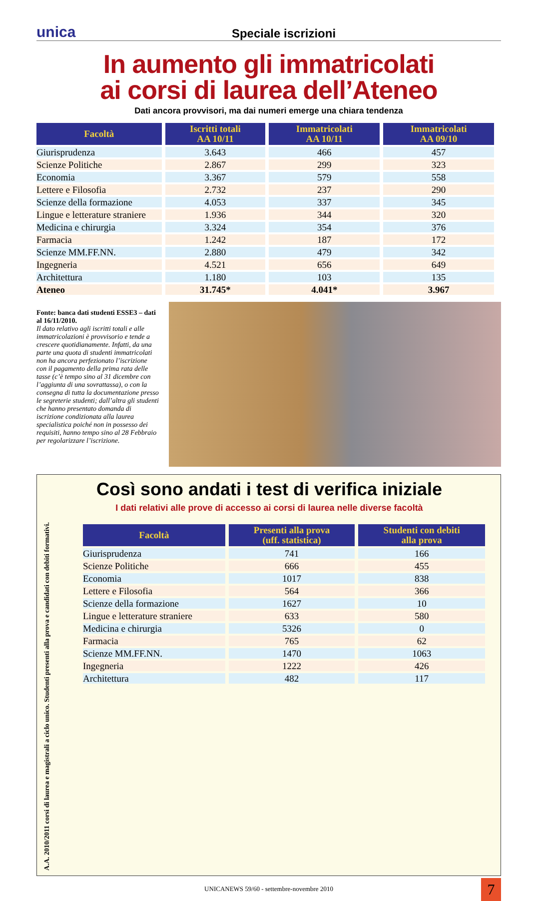unica
Speciale iscrizioni
In aumento gli immatricolati
ai corsi di laurea dell’Ateneo
Dati ancora provvisori, ma dai numeri emerge una chiara tendenza
| Facoltà | Iscritti totali AA 10/11 | Immatricolati AA 10/11 | Immatricolati AA 09/10 |
| --- | --- | --- | --- |
| Giurisprudenza | 3.643 | 466 | 457 |
| Scienze Politiche | 2.867 | 299 | 323 |
| Economia | 3.367 | 579 | 558 |
| Lettere e Filosofia | 2.732 | 237 | 290 |
| Scienze della formazione | 4.053 | 337 | 345 |
| Lingue e letterature straniere | 1.936 | 344 | 320 |
| Medicina e chirurgia | 3.324 | 354 | 376 |
| Farmacia | 1.242 | 187 | 172 |
| Scienze MM.FF.NN. | 2.880 | 479 | 342 |
| Ingegneria | 4.521 | 656 | 649 |
| Architettura | 1.180 | 103 | 135 |
| Ateneo | 31.745* | 4.041* | 3.967 |
Fonte: banca dati studenti ESSE3 – dati al 16/11/2010.
Il dato relativo agli iscritti totali e alle immatricolazioni è provvisorio e tende a crescere quotidianamente. Infatti, da una parte una quota di studenti immatricolati non ha ancora perfezionato l’iscrizione con il pagamento della prima rata delle tasse (c’è tempo sino al 31 dicembre con l’aggiunta di una sovrattassa), o con la consegna di tutta la documentazione presso le segreterie studenti; dall’altra gli studenti che hanno presentato domanda di iscrizione condizionata alla laurea specialistica poiché non in possesso dei requisiti, hanno tempo sino al 28 Febbraio per regolarizzare l’iscrizione.
Così sono andati i test di verifica iniziale
I dati relativi alle prove di accesso ai corsi di laurea nelle diverse facoltà
A.A. 2010/2011 corsi di laurea e magistrali a ciclo unico. Studenti presenti alla prova e candidati con debiti formativi.
| Facoltà | Presenti alla prova (uff. statistica) | Studenti con debiti alla prova |
| --- | --- | --- |
| Giurisprudenza | 741 | 166 |
| Scienze Politiche | 666 | 455 |
| Economia | 1017 | 838 |
| Lettere e Filosofia | 564 | 366 |
| Scienze della formazione | 1627 | 10 |
| Lingue e letterature straniere | 633 | 580 |
| Medicina e chirurgia | 5326 | 0 |
| Farmacia | 765 | 62 |
| Scienze MM.FF.NN. | 1470 | 1063 |
| Ingegneria | 1222 | 426 |
| Architettura | 482 | 117 |
UNICANEWS 59/60 - settembre-novembre 2010 7